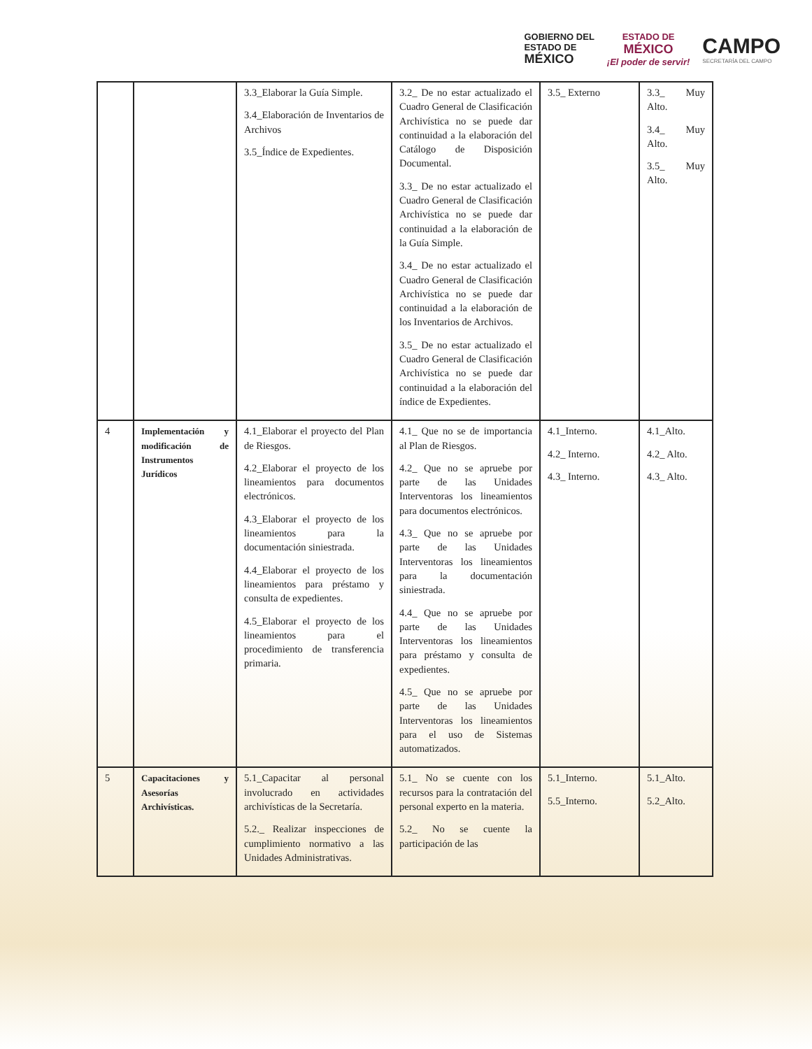GOBIERNO DEL
ESTADO DE
MÉXICO
ESTADO DE
MÉXICO
¡El poder de servir!
CAMPO
SECRETARÍA DEL CAMPO
| | | 3.3_Elaborar la Guía Simple. 3.4_Elaboración de Inventarios de Archivos 3.5_Índice de Expedientes. | 3.2_ De no estar actualizado el Cuadro General de Clasificación Archivística no se puede dar continuidad a la elaboración del Catálogo de Disposición Documental. 3.3_ De no estar actualizado el Cuadro General de Clasificación Archivística no se puede dar continuidad a la elaboración de la Guía Simple. 3.4_ De no estar actualizado el Cuadro General de Clasificación Archivística no se puede dar continuidad a la elaboración de los Inventarios de Archivos. 3.5_ De no estar actualizado el Cuadro General de Clasificación Archivística no se puede dar continuidad a la elaboración del índice de Expedientes. | 3.5_ Externo | 3.3_ Muy Alto. 3.4_ Muy Alto. 3.5_ Muy Alto. |
| 4 | Implementación y modificación de Instrumentos Jurídicos | 4.1_Elaborar el proyecto del Plan de Riesgos. 4.2_Elaborar el proyecto de los lineamientos para documentos electrónicos. 4.3_Elaborar el proyecto de los lineamientos para la documentación siniestrada. 4.4_Elaborar el proyecto de los lineamientos para préstamo y consulta de expedientes. 4.5_Elaborar el proyecto de los lineamientos para el procedimiento de transferencia primaria. | 4.1_ Que no se de importancia al Plan de Riesgos. 4.2_ Que no se apruebe por parte de las Unidades Interventoras los lineamientos para documentos electrónicos. 4.3_ Que no se apruebe por parte de las Unidades Interventoras los lineamientos para la documentación siniestrada. 4.4_ Que no se apruebe por parte de las Unidades Interventoras los lineamientos para préstamo y consulta de expedientes. 4.5_ Que no se apruebe por parte de las Unidades Interventoras los lineamientos para el uso de Sistemas automatizados. | 4.1_Interno. 4.2_ Interno. 4.3_ Interno. | 4.1_Alto. 4.2_ Alto. 4.3_ Alto. |
| 5 | Capacitaciones y Asesorías Archivísticas. | 5.1_Capacitar al personal involucrado en actividades archivísticas de la Secretaría. 5.2._ Realizar inspecciones de cumplimiento normativo a las Unidades Administrativas. | 5.1_ No se cuente con los recursos para la contratación del personal experto en la materia. 5.2_ No se cuente la participación de las | 5.1_Interno. 5.5_Interno. | 5.1_Alto. 5.2_Alto. |